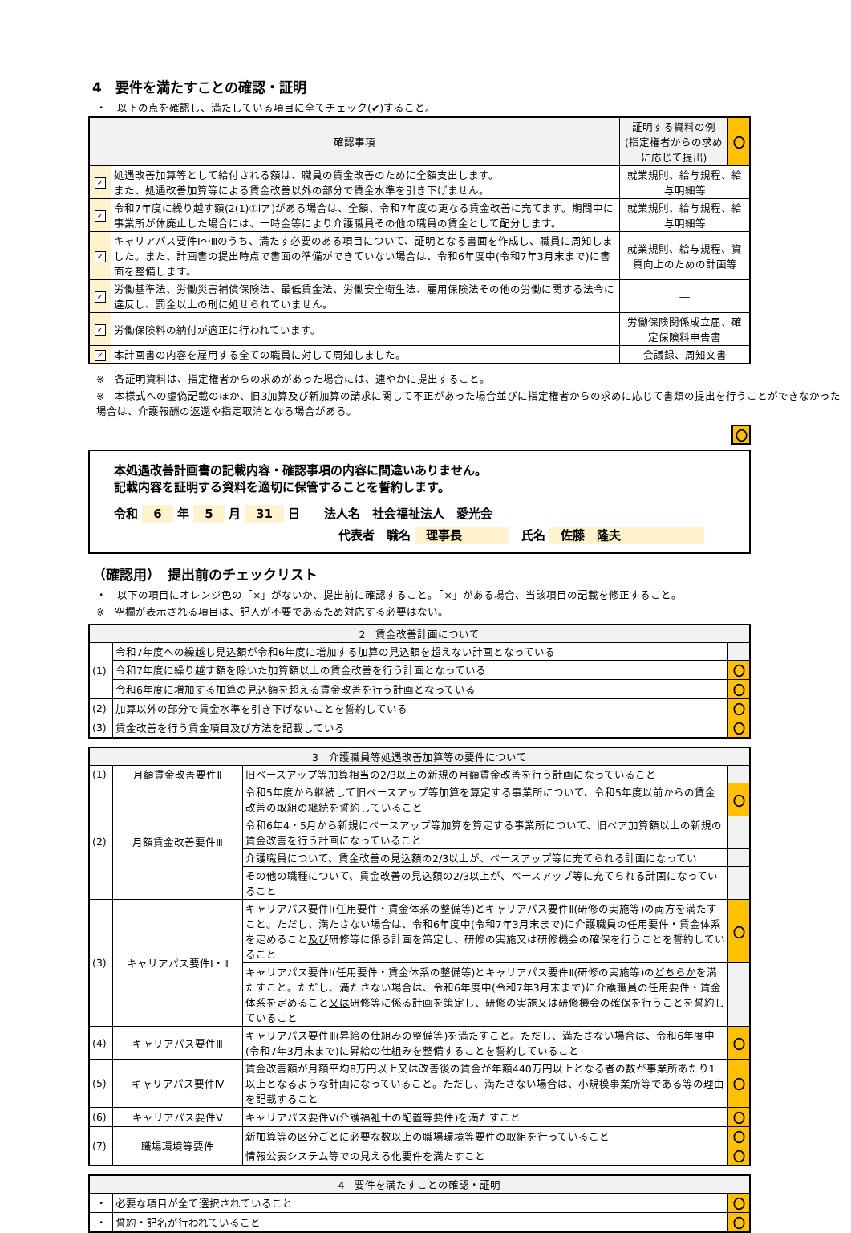4　要件を満たすことの確認・証明
・　以下の点を確認し、満たしている項目に全てチェック(✔)すること。
| 確認事項 | | 証明する資料の例 (指定権者からの求め に応じて提出) | 〇 |
| --- | --- | --- | --- |
| ✓ | 処遇改善加算等として給付される額は、職員の賃金改善のために全額支出します。 また、処遇改善加算等による賃金改善以外の部分で賃金水準を引き下げません。 | 就業規則、給与規程、給与明細等 | |
| ✓ | 令和7年度に繰り越す額(2(1)①ⅰア)がある場合は、全額、令和7年度の更なる賃金改善に充てます。期間中に事業所が休廃止した場合には、一時金等により介護職員その他の職員の賃金として配分します。 | 就業規則、給与規程、給与明細等 | |
| ✓ | キャリアパス要件Ⅰ～Ⅲのうち、満たす必要のある項目について、証明となる書面を作成し、職員に周知しました。また、計画書の提出時点で書面の準備ができていない場合は、令和6年度中(令和7年3月末まで)に書面を整備します。 | 就業規則、給与規程、資質向上のための計画等 | |
| ✓ | 労働基準法、労働災害補償保険法、最低賃金法、労働安全衛生法、雇用保険法その他の労働に関する法令に違反し、罰金以上の刑に処せられていません。 | ― | |
| ✓ | 労働保険料の納付が適正に行われています。 | 労働保険関係成立届、確定保険料申告書 | |
| ✓ | 本計画書の内容を雇用する全ての職員に対して周知しました。 | 会議録、周知文書 | |
※　各証明資料は、指定権者からの求めがあった場合には、速やかに提出すること。
※　本様式への虚偽記載のほか、旧3加算及び新加算の請求に関して不正があった場合並びに指定権者からの求めに応じて書類の提出を行うことができなかった場合は、介護報酬の返還や指定取消となる場合がある。
〇
本処遇改善計画書の記載内容・確認事項の内容に間違いありません。
記載内容を証明する資料を適切に保管することを誓約します。
令和 6 年 5 月 31 日　　法人名　社会福祉法人　愛光会
代表者　職名 理事長　　　　氏名 佐藤　隆夫　　　　　　
（確認用）　提出前のチェックリスト
・　以下の項目にオレンジ色の「×」がないか、提出前に確認すること。「×」がある場合、当該項目の記載を修正すること。
※　空欄が表示される項目は、記入が不要であるため対応する必要はない。
| 2 賃金改善計画について | | |
| --- | --- | --- |
| (1) | 令和7年度への繰越し見込額が令和6年度に増加する加算の見込額を超えない計画となっている | |
| | 令和7年度に繰り越す額を除いた加算額以上の賃金改善を行う計画となっている | 〇 |
| | 令和6年度に増加する加算の見込額を超える賃金改善を行う計画となっている | 〇 |
| (2) | 加算以外の部分で賃金水準を引き下げないことを誓約している | 〇 |
| (3) | 賃金改善を行う賃金項目及び方法を記載している | 〇 |
| 3 介護職員等処遇改善加算等の要件について | | | |
| --- | --- | --- | --- |
| (1) | 月額賃金改善要件Ⅱ | 旧ベースアップ等加算相当の2/3以上の新規の月額賃金改善を行う計画になっていること | |
| (2) | 月額賃金改善要件Ⅲ | 令和5年度から継続して旧ベースアップ等加算を算定する事業所について、令和5年度以前からの賃金改善の取組の継続を誓約していること | 〇 |
| | | 令和6年4・5月から新規にベースアップ等加算を算定する事業所について、旧ベア加算額以上の新規の賃金改善を行う計画になっていること | |
| | | 介護職員について、賃金改善の見込額の2/3以上が、ベースアップ等に充てられる計画になってい | |
| | | その他の職種について、賃金改善の見込額の2/3以上が、ベースアップ等に充てられる計画になっていること | |
| (3) | キャリアパス要件Ⅰ・Ⅱ | キャリアパス要件Ⅰ(任用要件・賃金体系の整備等)とキャリアパス要件Ⅱ(研修の実施等)の 両方 を満たすこと。ただし、満たさない場合は、令和6年度中(令和7年3月末まで)に介護職員の任用要件・賃金体系を定めること 及び 研修等に係る計画を策定し、研修の実施又は研修機会の確保を行うことを誓約していること | 〇 |
| | | キャリアパス要件Ⅰ(任用要件・賃金体系の整備等)とキャリアパス要件Ⅱ(研修の実施等)の どちらか を満たすこと。ただし、満たさない場合は、令和6年度中(令和7年3月末まで)に介護職員の任用要件・賃金体系を定めること 又は 研修等に係る計画を策定し、研修の実施又は研修機会の確保を行うことを誓約していること | |
| (4) | キャリアパス要件Ⅲ | キャリアパス要件Ⅲ(昇給の仕組みの整備等)を満たすこと。ただし、満たさない場合は、令和6年度中(令和7年3月末まで)に昇給の仕組みを整備することを誓約していること | 〇 |
| (5) | キャリアパス要件Ⅳ | 賃金改善額が月額平均8万円以上又は改善後の賃金が年額440万円以上となる者の数が事業所あたり1以上となるような計画になっていること。ただし、満たさない場合は、小規模事業所等である等の理由を記載すること | 〇 |
| (6) | キャリアパス要件Ⅴ | キャリアパス要件Ⅴ(介護福祉士の配置等要件)を満たすこと | 〇 |
| (7) | 職場環境等要件 | 新加算等の区分ごとに必要な数以上の職場環境等要件の取組を行っていること | 〇 |
| | | 情報公表システム等での見える化要件を満たすこと | 〇 |
| 4 要件を満たすことの確認・証明 | | |
| --- | --- | --- |
| ・ | 必要な項目が全て選択されていること | 〇 |
| ・ | 誓約・記名が行われていること | 〇 |